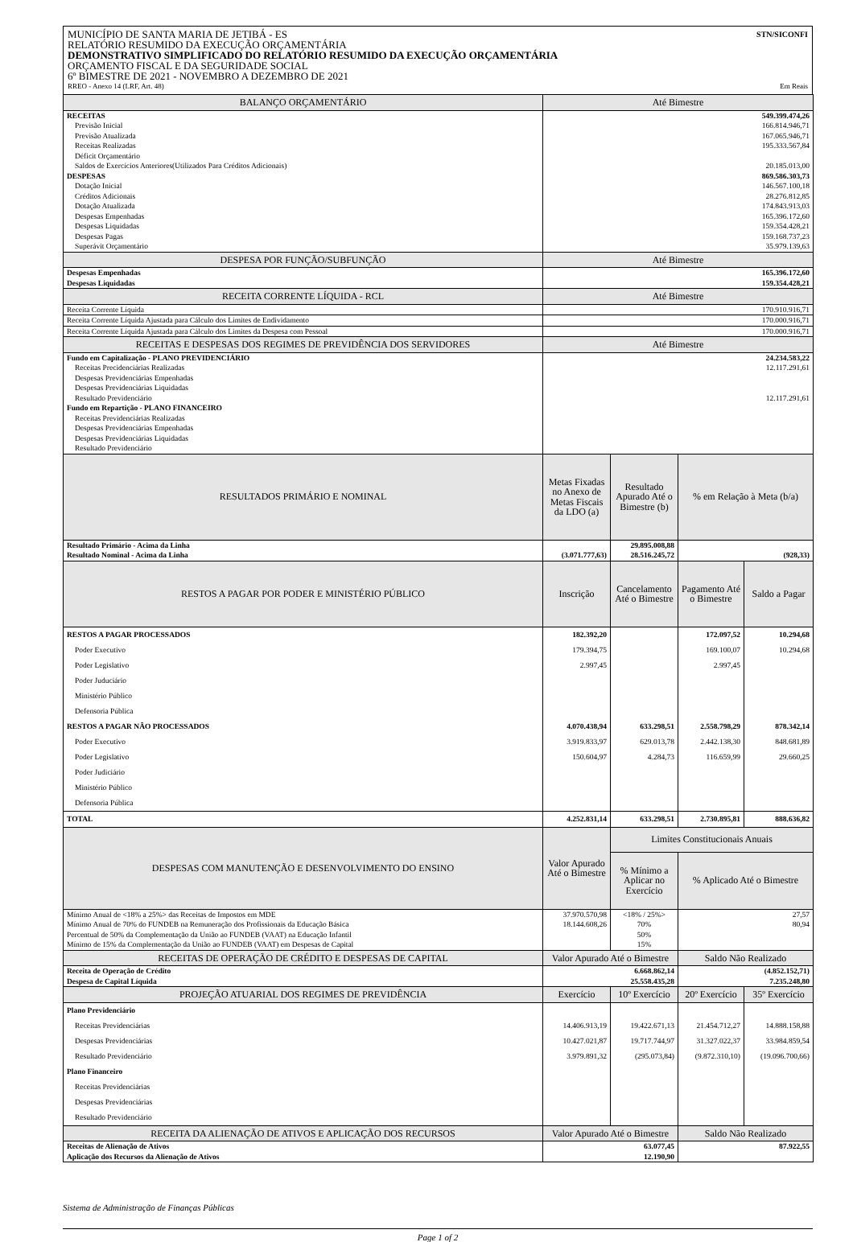MUNICÍPIO DE SANTA MARIA DE JETIBÁ - ES STN/SICONFI
RELATÓRIO RESUMIDO DA EXECUÇÃO ORÇAMENTÁRIA
DEMONSTRATIVO SIMPLIFICADO DO RELATÓRIO RESUMIDO DA EXECUÇÃO ORÇAMENTÁRIA
ORÇAMENTO FISCAL E DA SEGURIDADE SOCIAL
6º BIMESTRE DE 2021 - NOVEMBRO A DEZEMBRO DE 2021
RREO - Anexo 14 (LRF, Art. 48) Em Reais
| BALANÇO ORÇAMENTÁRIO | Até Bimestre | | | |
| --- | --- | --- | --- | --- |
| RECEITAS | 549.399.474,26 | | | |
| Previsão Inicial | 166.814.946,71 | | | |
| Previsão Atualizada | 167.065.946,71 | | | |
| Receitas Realizadas | 195.333.567,84 | | | |
| Déficit Orçamentário | | | | |
| Saldos de Exercícios Anteriores(Utilizados Para Créditos Adicionais) | 20.185.013,00 | | | |
| DESPESAS | 869.586.303,73 | | | |
| Dotação Inicial | 146.567.100,18 | | | |
| Créditos Adicionais | 28.276.812,85 | | | |
| Dotação Atualizada | 174.843.913,03 | | | |
| Despesas Empenhadas | 165.396.172,60 | | | |
| Despesas Liquidadas | 159.354.428,21 | | | |
| Despesas Pagas | 159.168.737,23 | | | |
| Superávit Orçamentário | 35.979.139,63 | | | |
| DESPESA POR FUNÇÃO/SUBFUNÇÃO | Até Bimestre | | | |
| Despesas Empenhadas | 165.396.172,60 | | | |
| Despesas Liquidadas | 159.354.428,21 | | | |
| RECEITA CORRENTE LÍQUIDA - RCL | Até Bimestre | | | |
| Receita Corrente Líquida | 170.910.916,71 | | | |
| Receita Corrente Líquida Ajustada para Cálculo dos Limites de Endividamento | 170.000.916,71 | | | |
| Receita Corrente Líquida Ajustada para Cálculo dos Limites da Despesa com Pessoal | 170.000.916,71 | | | |
| RECEITAS E DESPESAS DOS REGIMES DE PREVIDÊNCIA DOS SERVIDORES | Até Bimestre | | | |
| Fundo em Capitalização - PLANO PREVIDENCIÁRIO | 24.234.583,22 | | | |
| Receitas Precidenciárias Realizadas | 12.117.291,61 | | | |
| Despesas Previdenciárias Empenhadas | | | | |
| Despesas Previdenciárias Liquidadas | | | | |
| Resultado Previdenciário | 12.117.291,61 | | | |
| Fundo em Repartição - PLANO FINANCEIRO | | | | |
| Receitas Previdenciárias Realizadas | | | | |
| Despesas Previdenciárias Empenhadas | | | | |
| Despesas Previdenciárias Liquidadas | | | | |
| Resultado Previdenciário | | | | |
| RESULTADOS PRIMÁRIO E NOMINAL | Metas Fixadas no Anexo de Metas Fiscais da LDO (a) | Resultado Apurado Até o Bimestre (b) | % em Relação à Meta (b/a) | |
| Resultado Primário - Acima da Linha | | 29.895.008,88 | | |
| Resultado Nominal - Acima da Linha | (3.071.777,63) | 28.516.245,72 | (928,33) | |
| RESTOS A PAGAR POR PODER E MINISTÉRIO PÚBLICO | Inscrição | Cancelamento Até o Bimestre | Pagamento Até o Bimestre | Saldo a Pagar |
| RESTOS A PAGAR PROCESSADOS | 182.392,20 | | 172.097,52 | 10.294,68 |
| Poder Executivo | 179.394,75 | | 169.100,07 | 10.294,68 |
| Poder Legislativo | 2.997,45 | | 2.997,45 | |
| Poder Juduciário | | | | |
| Ministério Público | | | | |
| Defensoria Pública | | | | |
| RESTOS A PAGAR NÃO PROCESSADOS | 4.070.438,94 | 633.298,51 | 2.558.798,29 | 878.342,14 |
| Poder Executivo | 3.919.833,97 | 629.013,78 | 2.442.138,30 | 848.681,89 |
| Poder Legislativo | 150.604,97 | 4.284,73 | 116.659,99 | 29.660,25 |
| Poder Judiciário | | | | |
| Ministério Público | | | | |
| Defensoria Pública | | | | |
| TOTAL | 4.252.831,14 | 633.298,51 | 2.730.895,81 | 888.636,82 |
| DESPESAS COM MANUTENÇÃO E DESENVOLVIMENTO DO ENSINO | Valor Apurado Até o Bimestre | Limites Constitucionais Anuais | | |
| | | % Mínimo a Aplicar no Exercício | % Aplicado Até o Bimestre | |
| Mínimo Anual de <18% a 25%> das Receitas de Impostos em MDE | 37.970.570,98 | <18% / 25%> | 27,57 | |
| Mínimo Anual de 70% do FUNDEB na Remuneração dos Profissionais da Educação Básica | 18.144.608,26 | 70% | 80,94 | |
| Percentual de 50% da Complementação da União ao FUNDEB (VAAT) na Educação Infantil | | 50% | | |
| Mínimo de 15% da Complementação da União ao FUNDEB (VAAT) em Despesas de Capital | | 15% | | |
| RECEITAS DE OPERAÇÃO DE CRÉDITO E DESPESAS DE CAPITAL | Valor Apurado Até o Bimestre | | Saldo Não Realizado | |
| Receita de Operação de Crédito | 6.668.862,14 | | (4.852.152,71) | |
| Despesa de Capital Líquida | 25.558.435,28 | | 7.235.248,80 | |
| PROJEÇÃO ATUARIAL DOS REGIMES DE PREVIDÊNCIA | Exercício | 10º Exercício | 20º Exercício | 35º Exercício |
| Plano Previdenciário | | | | |
| Receitas Previdenciárias | 14.406.913,19 | 19.422.671,13 | 21.454.712,27 | 14.888.158,88 |
| Despesas Previdenciárias | 10.427.021,87 | 19.717.744,97 | 31.327.022,37 | 33.984.859,54 |
| Resultado Previdenciário | 3.979.891,32 | (295.073,84) | (9.872.310,10) | (19.096.700,66) |
| Plano Financeiro | | | | |
| Receitas Previdenciárias | | | | |
| Despesas Previdenciárias | | | | |
| Resultado Previdenciário | | | | |
| RECEITA DA ALIENAÇÃO DE ATIVOS E APLICAÇÃO DOS RECURSOS | Valor Apurado Até o Bimestre | | Saldo Não Realizado | |
| Receitas de Alienação de Ativos | 63.077,45 | | 87.922,55 | |
| Aplicação dos Recursos da Alienação de Ativos | 12.190,90 | | | |
Sistema de Administração de Finanças Públicas
Page 1 of 2